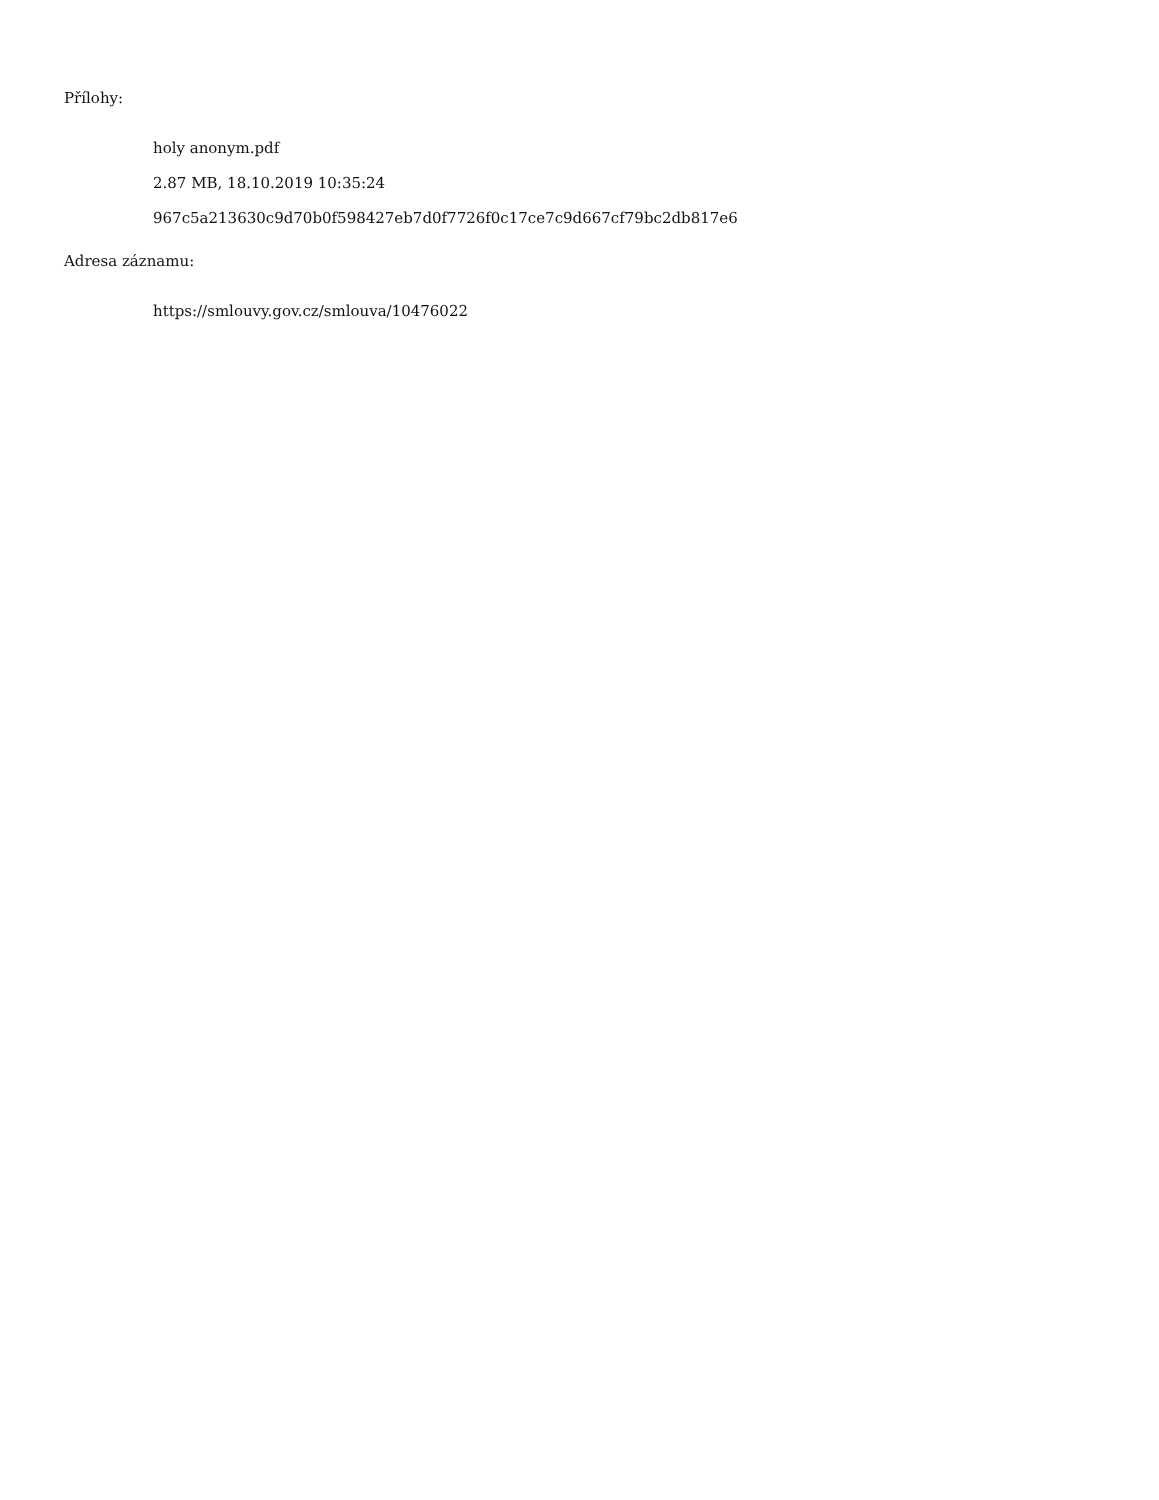Přílohy:
holy anonym.pdf
2.87 MB, 18.10.2019 10:35:24
967c5a213630c9d70b0f598427eb7d0f7726f0c17ce7c9d667cf79bc2db817e6
Adresa záznamu:
https://smlouvy.gov.cz/smlouva/10476022